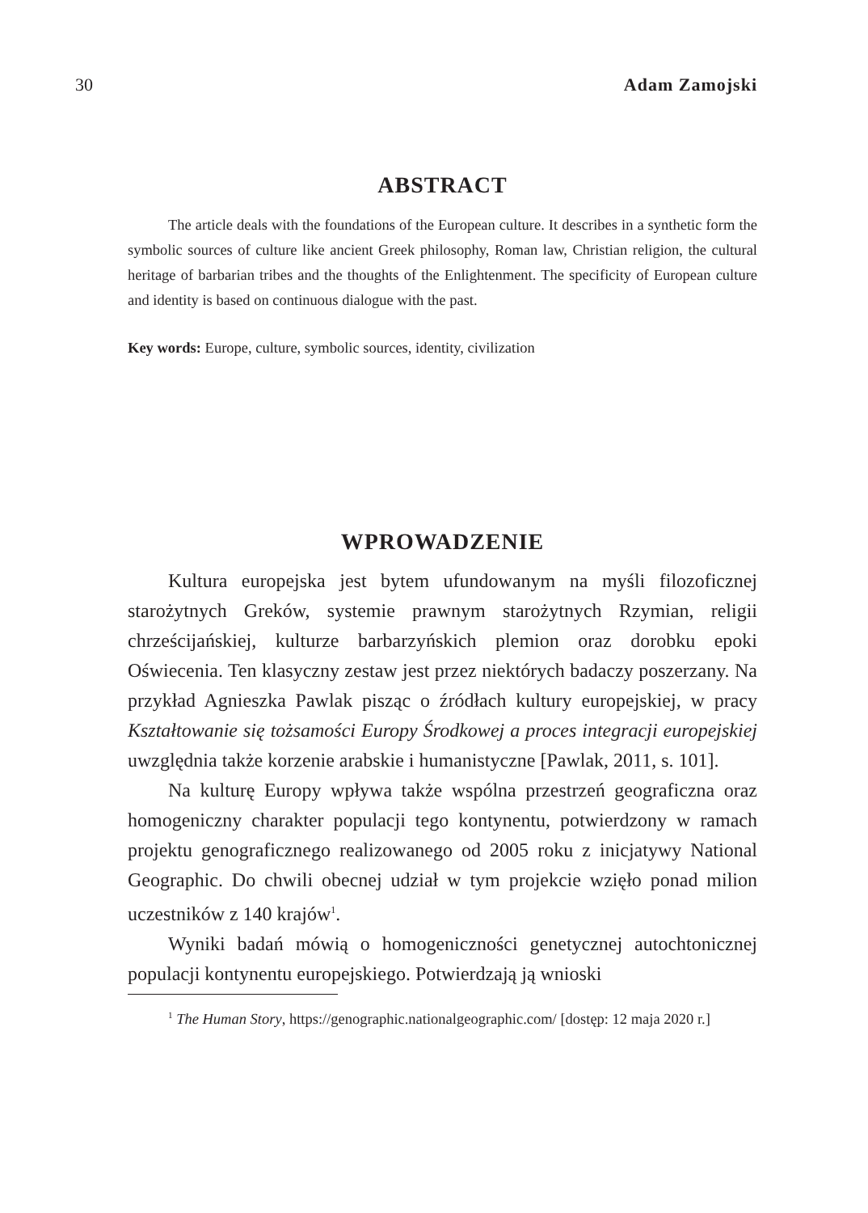30 Adam Zamojski
ABSTRACT
The article deals with the foundations of the European culture. It describes in a synthetic form the symbolic sources of culture like ancient Greek philosophy, Roman law, Christian religion, the cultural heritage of barbarian tribes and the thoughts of the Enlightenment. The specificity of European culture and identity is based on continuous dialogue with the past.
Key words: Europe, culture, symbolic sources, identity, civilization
WPROWADZENIE
Kultura europejska jest bytem ufundowanym na myśli filozoficznej starożytnych Greków, systemie prawnym starożytnych Rzymian, religii chrześcijańskiej, kulturze barbarzyńskich plemion oraz dorobku epoki Oświecenia. Ten klasyczny zestaw jest przez niektórych badaczy poszerzany. Na przykład Agnieszka Pawlak pisząc o źródłach kultury europejskiej, w pracy Kształtowanie się tożsamości Europy Środkowej a proces integracji europejskiej uwzględnia także korzenie arabskie i humanistyczne [Pawlak, 2011, s. 101].
Na kulturę Europy wpływa także wspólna przestrzeń geograficzna oraz homogeniczny charakter populacji tego kontynentu, potwierdzony w ramach projektu genograficznego realizowanego od 2005 roku z inicjatywy National Geographic. Do chwili obecnej udział w tym projekcie wzięło ponad milion uczestników z 140 krajów<sup>1</sup>.
Wyniki badań mówią o homogeniczności genetycznej autochtonicznej populacji kontynentu europejskiego. Potwierdzają ją wnioski
<sup>1</sup> The Human Story, https://genographic.nationalgeographic.com/ [dostęp: 12 maja 2020 r.]